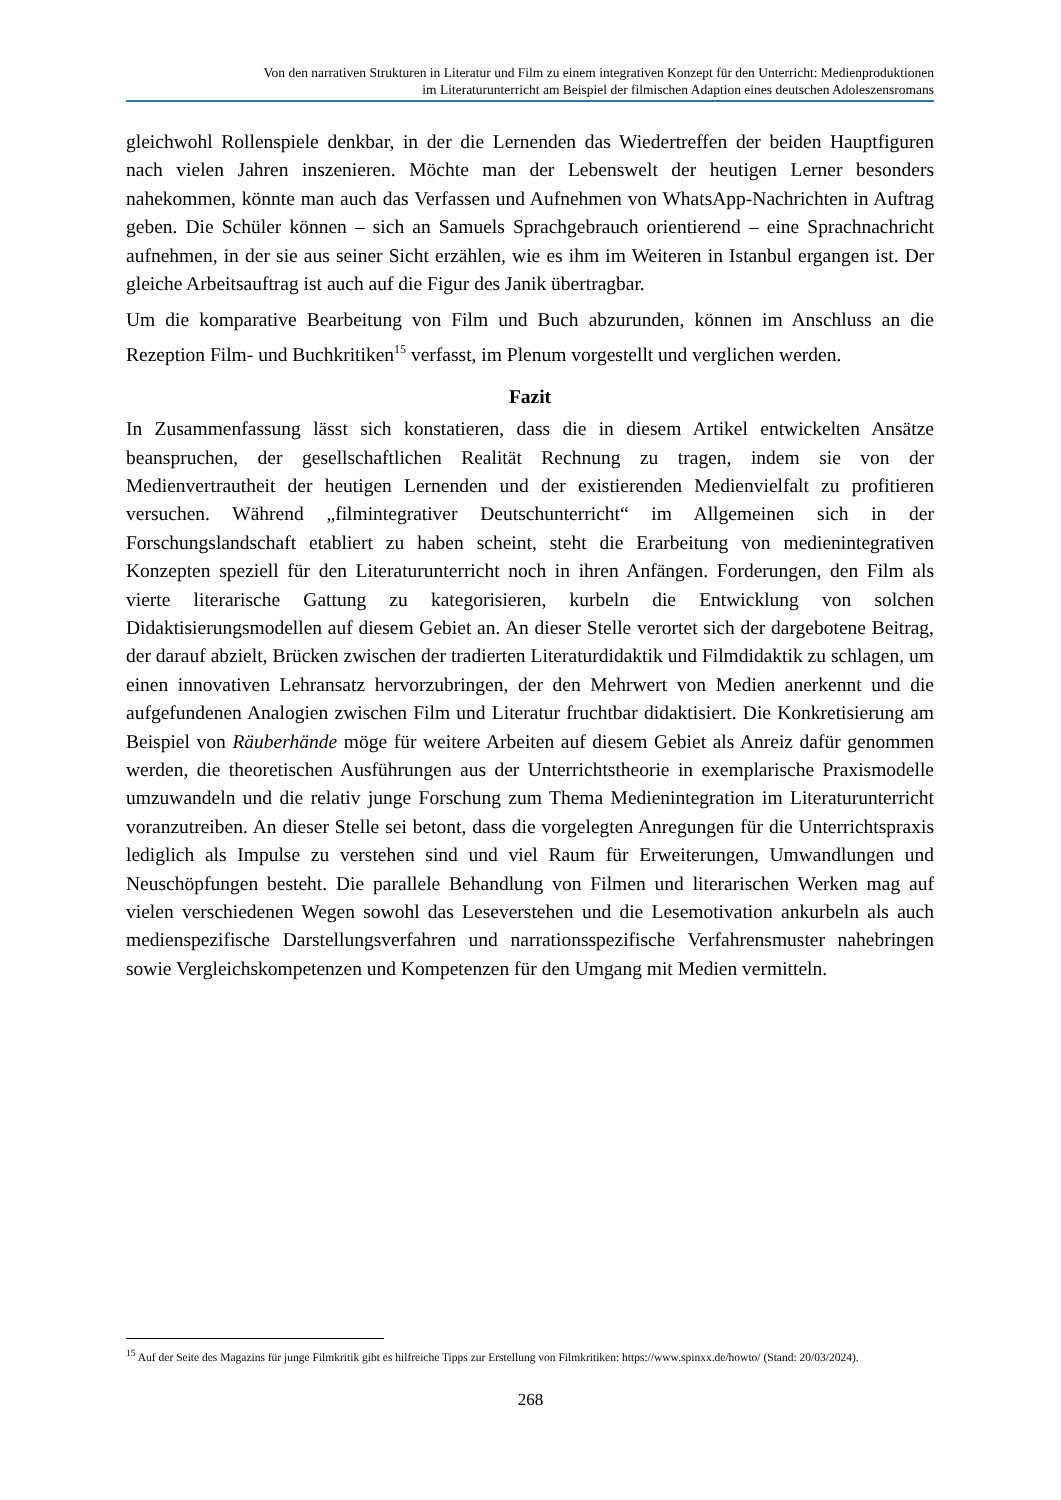Von den narrativen Strukturen in Literatur und Film zu einem integrativen Konzept für den Unterricht: Medienproduktionen
im Literaturunterricht am Beispiel der filmischen Adaption eines deutschen Adoleszensromans
gleichwohl Rollenspiele denkbar, in der die Lernenden das Wiedertreffen der beiden Hauptfiguren nach vielen Jahren inszenieren. Möchte man der Lebenswelt der heutigen Lerner besonders nahekommen, könnte man auch das Verfassen und Aufnehmen von WhatsApp-Nachrichten in Auftrag geben. Die Schüler können – sich an Samuels Sprachgebrauch orientierend – eine Sprachnachricht aufnehmen, in der sie aus seiner Sicht erzählen, wie es ihm im Weiteren in Istanbul ergangen ist. Der gleiche Arbeitsauftrag ist auch auf die Figur des Janik übertragbar.
Um die komparative Bearbeitung von Film und Buch abzurunden, können im Anschluss an die Rezeption Film- und Buchkritiken<sup>15</sup> verfasst, im Plenum vorgestellt und verglichen werden.
Fazit
In Zusammenfassung lässt sich konstatieren, dass die in diesem Artikel entwickelten Ansätze beanspruchen, der gesellschaftlichen Realität Rechnung zu tragen, indem sie von der Medienvertrautheit der heutigen Lernenden und der existierenden Medienvielfalt zu profitieren versuchen. Während „filmintegrativer Deutschunterricht“ im Allgemeinen sich in der Forschungslandschaft etabliert zu haben scheint, steht die Erarbeitung von medienintegrativen Konzepten speziell für den Literaturunterricht noch in ihren Anfängen. Forderungen, den Film als vierte literarische Gattung zu kategorisieren, kurbeln die Entwicklung von solchen Didaktisierungsmodellen auf diesem Gebiet an. An dieser Stelle verortet sich der dargebotene Beitrag, der darauf abzielt, Brücken zwischen der tradierten Literaturdidaktik und Filmdidaktik zu schlagen, um einen innovativen Lehransatz hervorzubringen, der den Mehrwert von Medien anerkennt und die aufgefundenen Analogien zwischen Film und Literatur fruchtbar didaktisiert. Die Konkretisierung am Beispiel von Räuberhände möge für weitere Arbeiten auf diesem Gebiet als Anreiz dafür genommen werden, die theoretischen Ausführungen aus der Unterrichtstheorie in exemplarische Praxismodelle umzuwandeln und die relativ junge Forschung zum Thema Medienintegration im Literaturunterricht voranzutreiben. An dieser Stelle sei betont, dass die vorgelegten Anregungen für die Unterrichtspraxis lediglich als Impulse zu verstehen sind und viel Raum für Erweiterungen, Umwandlungen und Neuschöpfungen besteht. Die parallele Behandlung von Filmen und literarischen Werken mag auf vielen verschiedenen Wegen sowohl das Leseverstehen und die Lesemotivation ankurbeln als auch medienspezifische Darstellungsverfahren und narrationsspezifische Verfahrensmuster nahebringen sowie Vergleichskompetenzen und Kompetenzen für den Umgang mit Medien vermitteln.
<sup>15</sup> Auf der Seite des Magazins für junge Filmkritik gibt es hilfreiche Tipps zur Erstellung von Filmkritiken: https://www.spinxx.de/howto/ (Stand: 20/03/2024).
268